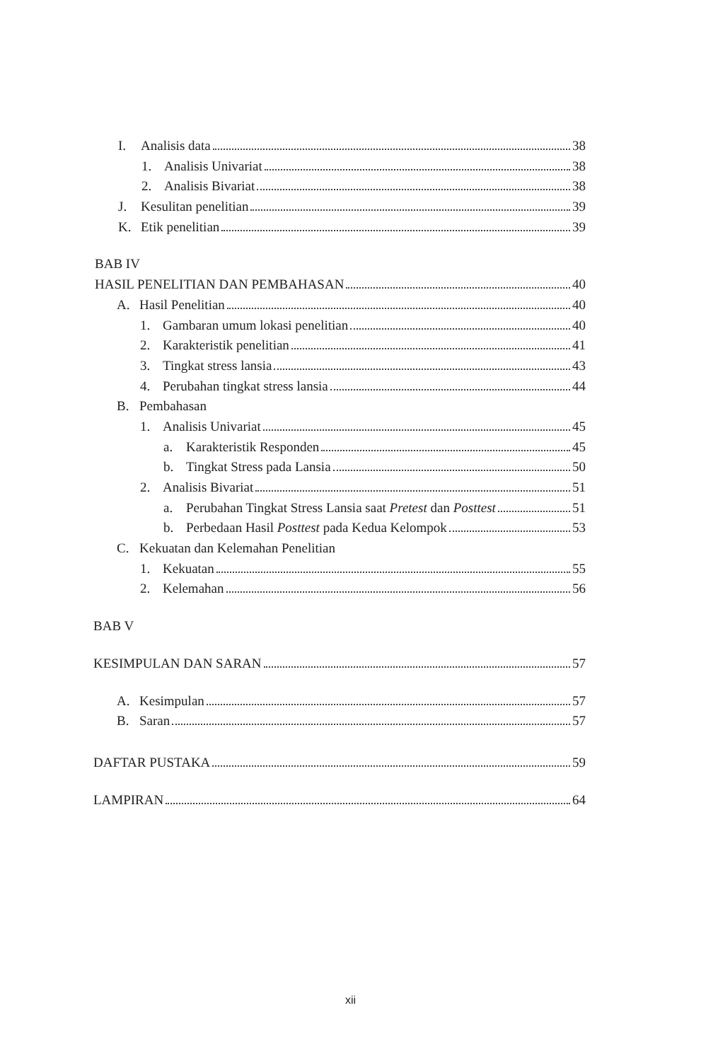I. Analisis data 38
1. Analisis Univariat 38
2. Analisis Bivariat 38
J. Kesulitan penelitian 39
K. Etik penelitian 39
BAB IV
HASIL PENELITIAN DAN PEMBAHASAN 40
A. Hasil Penelitian 40
1. Gambaran umum lokasi penelitian 40
2. Karakteristik penelitian 41
3. Tingkat stress lansia 43
4. Perubahan tingkat stress lansia 44
B. Pembahasan
1. Analisis Univariat 45
a. Karakteristik Responden 45
b. Tingkat Stress pada Lansia 50
2. Analisis Bivariat 51
a. Perubahan Tingkat Stress Lansia saat Pretest dan Posttest 51
b. Perbedaan Hasil Posttest pada Kedua Kelompok 53
C. Kekuatan dan Kelemahan Penelitian
1. Kekuatan 55
2. Kelemahan 56
BAB V
KESIMPULAN DAN SARAN 57
A. Kesimpulan 57
B. Saran 57
DAFTAR PUSTAKA 59
LAMPIRAN 64
xii